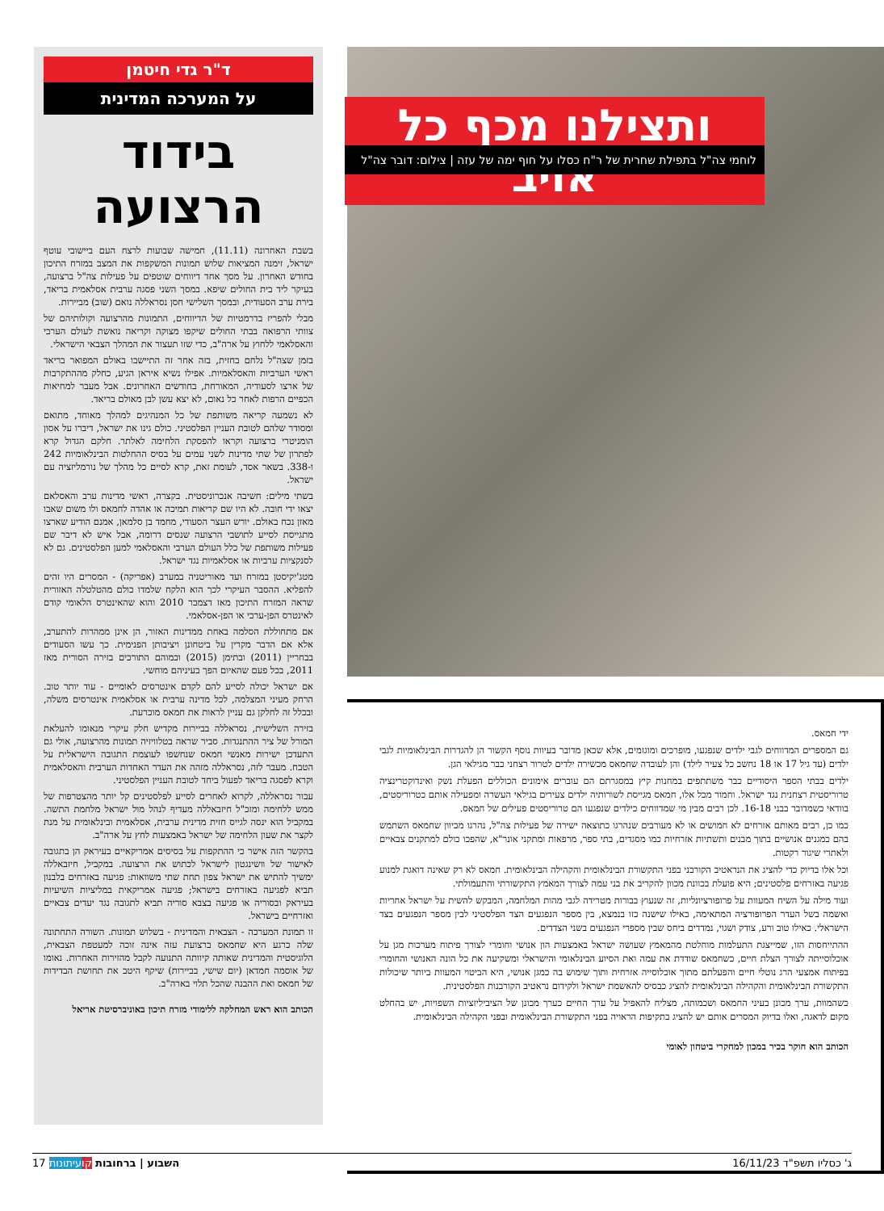ותצילנו מכף כל אויב
לוחמי צה"ל בתפילת שחרית של ר"ח כסלו על חוף ימה של עזה | צילום: דובר צה"ל
ידי חמאס.
גם המספרים המדווחים לגבי ילדים שנפגעו, מופרכים ומוגזמים, אלא שכאן מדובר בעיוות נוסף הקשור הן להגדרות הבינלאומיות לגבי ילדים (עד גיל 17 או 18 נחשב כל צעיר לילד) והן לעובדה שחמאס מכשירה ילדים לטרור רצחני כבר מגילאי הגן.
ילדים בבתי הספר היסודיים כבר משתתפים במחנות קיץ במסגרתם הם עוברים אימונים הכוללים הפעלת נשק ואינדוקטרינציה טרוריסטית רצחנית נגד ישראל. וחמור מכל אלו, חמאס מגייסת לשורותיה ילדים צעירים בגילאי העשרה ומפעילה אותם כטרוריסטים, בוודאי כשמדובר בבני 16-18. לכן רבים מבין מי שמדווחים כילדים שנפגעו הם טרוריסטים פעילים של חמאס.
כמו כן, רבים מאותם אזרחים לא חמושים או לא מעורבים שנהרגו כתוצאה ישירה של פעילות צה"ל, נהרגו מכיוון שחמאס השתמש בהם כמגנים אנושיים בתוך מבנים ותשתיות אזרחיות כמו מסגדים, בתי ספר, מרפאות ומתקני אונר"א, שהפכו כולם למתקנים צבאיים ולאתרי שיגור רקטות.
וכל אלו בדיוק כדי להציג את הנראטיב הקורבני בפני התקשורת הבינלאומית והקהילה הבינלאומית. חמאס לא רק שאינה דואגת למנוע פגיעה באזרחים פלסטינים; היא פועלת בכוונת מכוון להקריב את בני עמה לצורך המאמץ התקשורתי והתעמולתי.
ועוד מילה על השיח המעוות על פרופורציונליות, זה שנעוץ בבורות מטרידה לגבי מהות המלחמה, המבקש להשית על ישראל אחריות ואשמה בשל העדר הפרופורציה המתאימה, כאילו שישנה כזו בנמצא, בין מספר הנפגעים הצד הפלסטיני לבין מספר הנפגעים בצד הישראלי. כאילו טוב ורע, צודק ושגוי, נמדדים ביחס שבין מספרי הנפגעים בשני הצדדים.
ההתייחסות הזו, שמייצגת התעלמות מוחלטת מהמאמץ שעושה ישראל באמצעות הון אנושי וחומרי לצורך פיתוח מערכות מגן על אוכלוסייתה לצורך הצלת חיים, כשחמאס שודדת את עמה ואת הסיוע הבינלאומי והישראלי ומשקיעה את כל הונה האנושי והחומרי בפיתוח אמצעי הרג נוטלי חיים והפעלתם מתוך אוכלוסייה אזרחית ותוך שימוש בה כמגן אנושי, היא הביטוי המעוות ביותר שיכולות התקשורת הבינלאומית והקהילה הבינלאומית להציג כבסיס להאשמת ישראל ולקידום נראטיב הקורבנות הפלסטינית.
כשהמוות, ערך מכונן בעיני החמאס ושכמותה, מצליח להאפיל על ערך החיים כערך מכונן של הציביליזציות השפויות, יש בהחלט מקום לדאגה, ואלו בדיוק המסרים אותם יש להציג בתקיפות הראויה בפני התקשורת הבינלאומית ובפני הקהילה הבינלאומית.
הכותב הוא חוקר בכיר במכון למחקרי ביטחון לאומי
ד"ר גדי חיטמן
על המערכה המדינית
בידוד הרצועה
בשבת האחרונה (11.11), חמישה שבועות לרצח העם ביישובי עוטף ישראל, זימנה המציאות שלוש תמונות המשקפות את המצב במזרח התיכון בחודש האחרון. על מסך אחד דיווחים שוטפים על פעילות צה"ל ברצועה, בעיקר ליד בית החולים שיפא. במסך השני פסגה ערבית אסלאמית בריאד, בירת ערב הסעודית, ובמסך השלישי חסן נסראללה נואם (שוב) מביירות.
מבלי להפריז בדרמטיות של הדיווחים, התמונות מהרצועה וקולותיהם של צוותי הרפואה בבתי החולים שיקפו מצוקה וקריאה נואשת לעולם הערבי והאסלאמי ללחוץ על ארה"ב, כדי שזו תעצור את המהלך הצבאי הישראלי.
בזמן שצה"ל נלחם בחזית, בזה אחר זה התיישבו באולם המפואר בריאד ראשי הערביות והאסלאמיות. אפילו נשיא איראן הגיע, כחלק מההתקרבות של ארצו לסעודיה, המאורחת, בחודשים האחרונים. אבל מעבר למחיאות הכפיים הרפות לאחר כל נאום, לא יצא עשן לבן מאולם בריאד.
לא נשמעה קריאה משותפת של כל המנהיגים למהלך מאוחד, מתואם ומסודר שלהם לטובת העניין הפלסטיני. כולם גינו את ישראל, דיברו על אסון הומניטרי ברצועה וקראו להפסקת הלחימה לאלתר. חלקם הגדול קרא לפתרון של שתי מדינות לשני עמים על בסיס ההחלטות הבינלאומיות 242 ו-338. בשאר אסד, לעומת זאת, קרא לסיים כל מהלך של נורמליזציה עם ישראל.
בשתי מילים: חשיבה אנכרוניסטית. בקצרה, ראשי מדינות ערב והאסלאם יצאו ידי חובה. לא היו שם קריאות תמיכה או אהדה לחמאס ולו משום שאבו מאזן נכח באולם. יורש העצר הסעודי, מחמד בן סלמאן, אמנם הודיע שארצו מתגייסת לסייע לתושבי הרצועה שנסים דרומה, אבל איש לא דיבר שם פעילות משותפת של כלל העולם הערבי והאסלאמי למען הפלסטינים. גם לא לסנקציות ערביות או אסלאמיות נגד ישראל.
מטג'יקיסטן במזרח ועד מאוריטניה במערב (אפריקה) - המסרים היו זהים להפליא. ההסבר העיקרי לכך הוא הלקח שלמדו כולם מהטלטלה האזורית שראה המזרח התיכון מאז דצמבר 2010 והוא שהאינטרס הלאומי קודם לאינטרס הפן-ערבי או הפן-אסלאמי.
אם מתחוללת הסלמה באחת ממדינות האזור, הן אינן ממהרות להתערב, אלא אם הדבר מקרין על ביטחונן ויציבותן הפנימית. כך עשו הסעודים בבחריין (2011) ובתימן (2015) וכמוהם התורכים בזירה הסורית מאז 2011, בכל פעם שהאיום הפך בעיניהם מוחשי.
אם ישראל יכולה לסייע להם לקדם אינטרסים לאומיים - עוד יותר טוב. הרחק מעיני המצלמה, לכל מדינה ערבית או אסלאמית אינטרסים משלה, ובכלל זה לחלקן גם עניין לראות את חמאס מוכרעת.
בזירה השלישית, נסראללה בביירות מקדיש חלק עיקרי מנאומו להעלאת המורל של ציר ההתנגדות. סביר שראה בטלוויזיה תמונות מהרצועה, אולי גם התעדכן ישירות מאנשי חמאס שנחשפו לעוצמת התגובה הישראלית על הטבח. מעבר לזה, נסראללה מזהה את העדר האחדות הערבית והאסלאמית וקרא לפסגה בריאד לפעול ביחד לטובת העניין הפלסטיני.
עבור נסראללה, לקרוא לאחרים לסייע לפלסטינים קל יותר מהצטרפות של ממש ללחימה ומזכ"ל חיזבאללה מעדיף לנהל מול ישראל מלחמת התשה. במקביל הוא ינסה לגייס חזית מדינית ערבית, אסלאמית ובינלאומית על מנת לקצר את שעון הלחימה של ישראל באמצעות לחץ על ארה"ב.
בהקשר הזה אישר כי ההתקפות על בסיסים אמריקאיים בעיראק הן בתגובה לאישור של וושינגטון לישראל לכתוש את הרצועה. במקביל, חיזבאללה ימשיך להתיש את ישראל צפון תחת שתי משוואות: פגיעה באזרחים בלבנון תביא לפגיעה באזרחים בישראל; פגיעה אמריקאית במליציות השיעיות בעיראק ובסוריה או פגיעה בצבא סוריה תביא לתגובה נגד יעדים צבאיים ואזרחיים בישראל.
זו תמונת המערכה - הצבאית והמדינית - בשלוש תמונות. השורה התחתונה שלה כרגע היא שחמאס ברצועת עזה אינה זוכה למעטפת הצבאית, הלוגיסטית והמדינית שאותה קיוותה התנועה לקבל מהזירות האחרות. נאומו של אוסמה חמדאן (יום שישי, בביירות) שיקף היטב את תחושת הבדידות של חמאס ואת ההבנה שהכל תלוי בארה"ב.
הכותב הוא ראש המחלקה ללימודי מזרח תיכון באוניברסיטת אריאל
ג' כסליו תשפ"ד 16/11/23 השבוע | ברחובות קו עיתונות 17